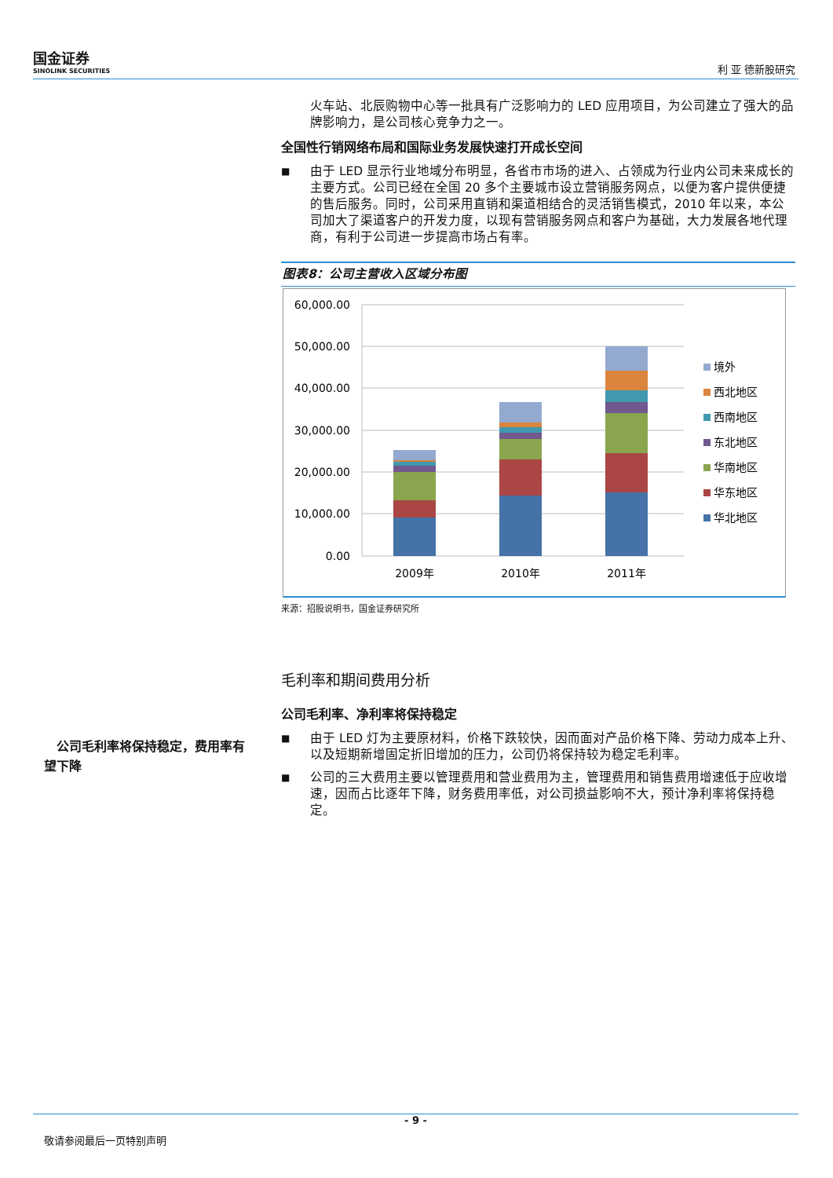国金证券
SINOLINK SECURITIES
利 亚 德新股研究
　公司毛利率将保持稳定，费用率有望下降
火车站、北辰购物中心等一批具有广泛影响力的 LED 应用项目，为公司建立了强大的品牌影响力，是公司核心竞争力之一。
全国性行销网络布局和国际业务发展快速打开成长空间
■
由于 LED 显示行业地域分布明显，各省市市场的进入、占领成为行业内公司未来成长的主要方式。公司已经在全国 20 多个主要城市设立营销服务网点，以便为客户提供便捷的售后服务。同时，公司采用直销和渠道相结合的灵活销售模式，2010 年以来，本公司加大了渠道客户的开发力度，以现有营销服务网点和客户为基础，大力发展各地代理商，有利于公司进一步提高市场占有率。
图表8：公司主营收入区域分布图
60,000.00
50,000.00
40,000.00
30,000.00
20,000.00
10,000.00
0.00
2009年
2010年
2011年
境外
西北地区
西南地区
东北地区
华南地区
华东地区
华北地区
来源：招股说明书，国金证券研究所
毛利率和期间费用分析
公司毛利率、净利率将保持稳定
■
由于 LED 灯为主要原材料，价格下跌较快，因而面对产品价格下降、劳动力成本上升、以及短期新增固定折旧增加的压力，公司仍将保持较为稳定毛利率。
■
公司的三大费用主要以管理费用和营业费用为主，管理费用和销售费用增速低于应收增速，因而占比逐年下降，财务费用率低，对公司损益影响不大，预计净利率将保持稳定。
- 9 -
敬请参阅最后一页特别声明